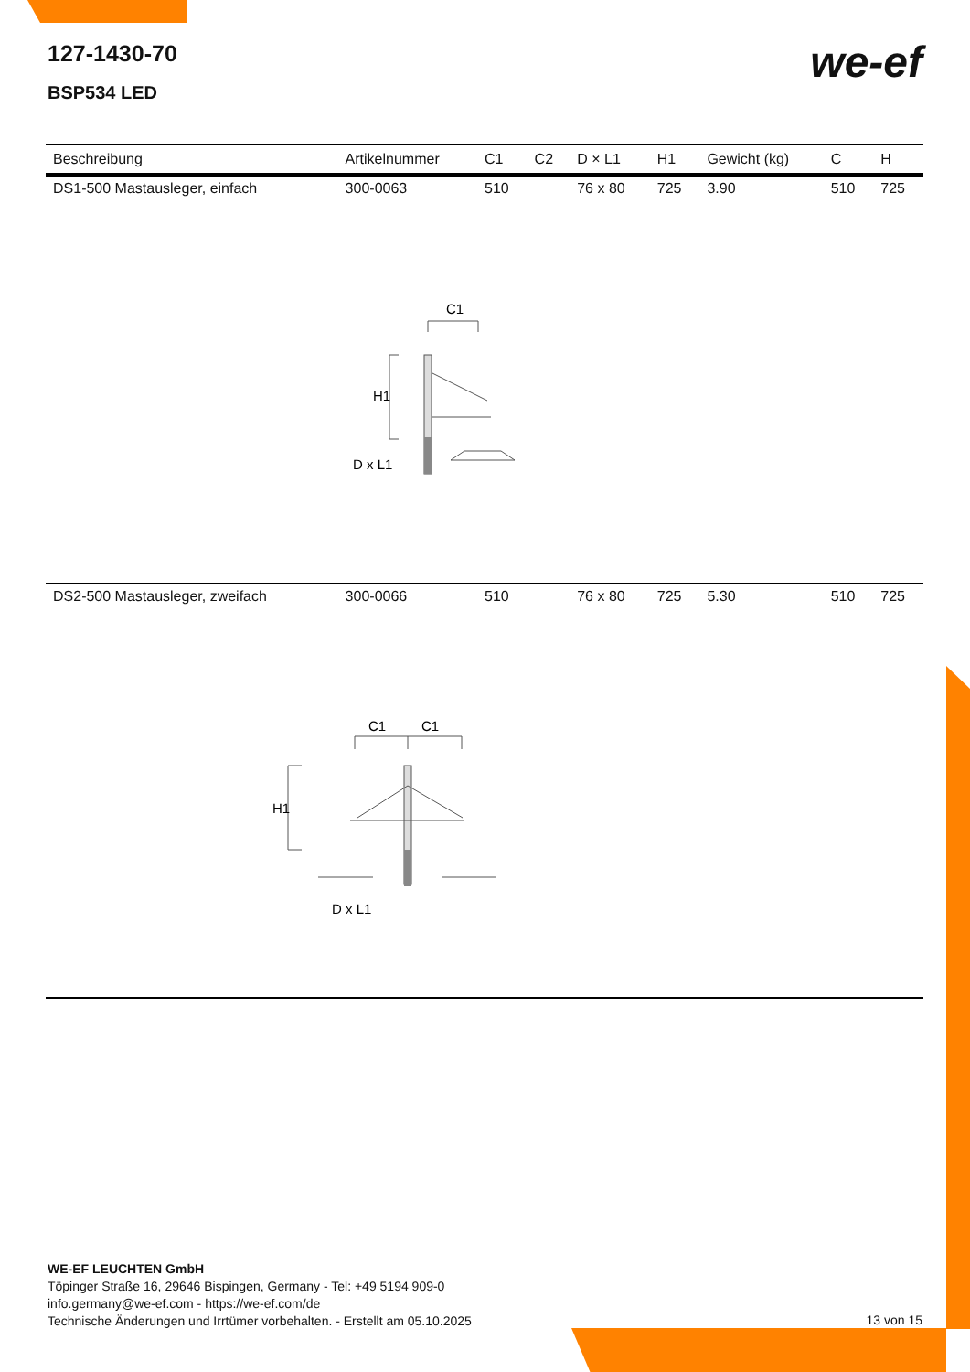127-1430-70
BSP534 LED
we-ef
| Beschreibung | Artikelnummer | C1 | C2 | D × L1 | H1 | Gewicht (kg) | C | H |
| --- | --- | --- | --- | --- | --- | --- | --- | --- |
| DS1-500 Mastausleger, einfach | 300-0063 | 510 | | 76 x 80 | 725 | 3.90 | 510 | 725 |
| C1 H1 D x L1 | | | | | | | | |
| DS2-500 Mastausleger, zweifach | 300-0066 | 510 | | 76 x 80 | 725 | 5.30 | 510 | 725 |
| C1 C1 H1 D x L1 | | | | | | | | |
WE-EF LEUCHTEN GmbH
Töpinger Straße 16, 29646 Bispingen, Germany - Tel: +49 5194 909-0
info.germany@we-ef.com - https://we-ef.com/de
Technische Änderungen und Irrtümer vorbehalten. - Erstellt am 05.10.2025
13 von 15